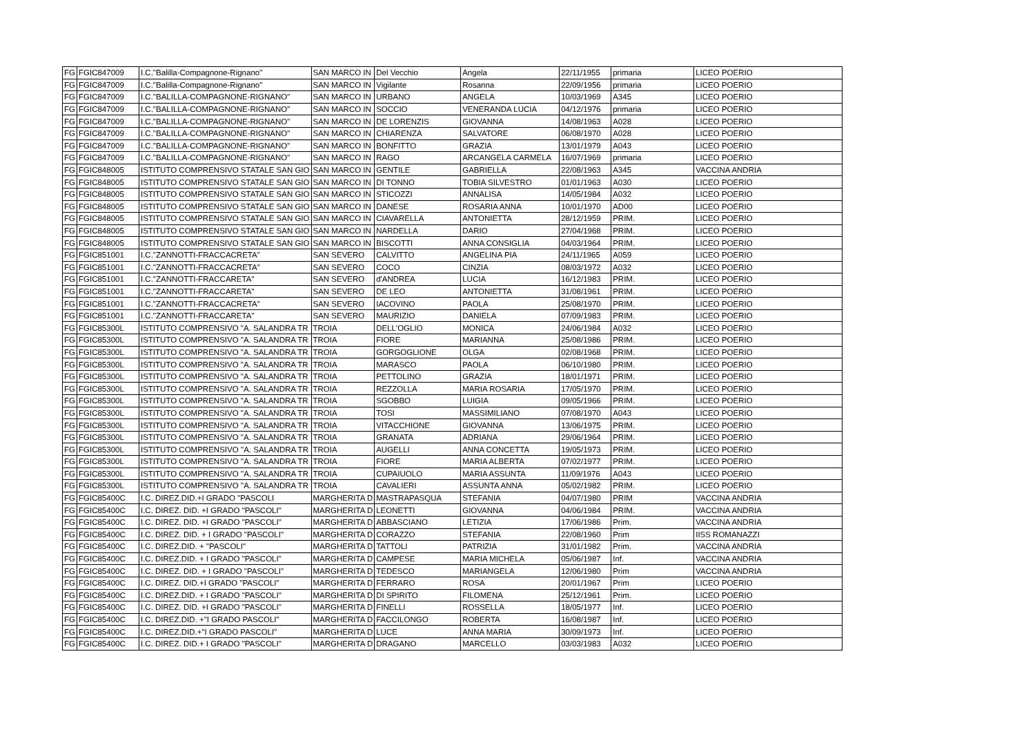| FG | FGIC847009 | I.C."Balilla-Compagnone-Rignano" | SAN MARCO IN | Del Vecchio | Angela | 22/11/1955 | primaria | LICEO POERIO |
| FG | FGIC847009 | I.C."Balilla-Compagnone-Rignano" | SAN MARCO IN | Vigilante | Rosanna | 22/09/1956 | primaria | LICEO POERIO |
| FG | FGIC847009 | I.C."BALILLA-COMPAGNONE-RIGNANO" | SAN MARCO IN | URBANO | ANGELA | 10/03/1969 | A345 | LICEO POERIO |
| FG | FGIC847009 | I.C."BALILLA-COMPAGNONE-RIGNANO" | SAN MARCO IN | SOCCIO | VENERANDA LUCIA | 04/12/1976 | primaria | LICEO POERIO |
| FG | FGIC847009 | I.C."BALILLA-COMPAGNONE-RIGNANO" | SAN MARCO IN | DE LORENZIS | GIOVANNA | 14/08/1963 | A028 | LICEO POERIO |
| FG | FGIC847009 | I.C."BALILLA-COMPAGNONE-RIGNANO" | SAN MARCO IN | CHIARENZA | SALVATORE | 06/08/1970 | A028 | LICEO POERIO |
| FG | FGIC847009 | I.C."BALILLA-COMPAGNONE-RIGNANO" | SAN MARCO IN | BONFITTO | GRAZIA | 13/01/1979 | A043 | LICEO POERIO |
| FG | FGIC847009 | I.C."BALILLA-COMPAGNONE-RIGNANO" | SAN MARCO IN | RAGO | ARCANGELA CARMELA | 16/07/1969 | primaria | LICEO POERIO |
| FG | FGIC848005 | ISTITUTO COMPRENSIVO STATALE SAN GIO | SAN MARCO IN | GENTILE | GABRIELLA | 22/08/1963 | A345 | VACCINA ANDRIA |
| FG | FGIC848005 | ISTITUTO COMPRENSIVO STATALE SAN GIO | SAN MARCO IN | DI TONNO | TOBIA SILVESTRO | 01/01/1963 | A030 | LICEO POERIO |
| FG | FGIC848005 | ISTITUTO COMPRENSIVO STATALE SAN GIO | SAN MARCO IN | STICOZZI | ANNALISA | 14/05/1984 | A032 | LICEO POERIO |
| FG | FGIC848005 | ISTITUTO COMPRENSIVO STATALE SAN GIO | SAN MARCO IN | DANESE | ROSARIA ANNA | 10/01/1970 | AD00 | LICEO POERIO |
| FG | FGIC848005 | ISTITUTO COMPRENSIVO STATALE SAN GIO | SAN MARCO IN | CIAVARELLA | ANTONIETTA | 28/12/1959 | PRIM. | LICEO POERIO |
| FG | FGIC848005 | ISTITUTO COMPRENSIVO STATALE SAN GIO | SAN MARCO IN | NARDELLA | DARIO | 27/04/1968 | PRIM. | LICEO POERIO |
| FG | FGIC848005 | ISTITUTO COMPRENSIVO STATALE SAN GIO | SAN MARCO IN | BISCOTTI | ANNA CONSIGLIA | 04/03/1964 | PRIM. | LICEO POERIO |
| FG | FGIC851001 | I.C."ZANNOTTI-FRACCACRETA" | SAN SEVERO | CALVITTO | ANGELINA PIA | 24/11/1965 | A059 | LICEO POERIO |
| FG | FGIC851001 | I.C."ZANNOTTI-FRACCACRETA" | SAN SEVERO | COCO | CINZIA | 08/03/1972 | A032 | LICEO POERIO |
| FG | FGIC851001 | I.C."ZANNOTTI-FRACCARETA" | SAN SEVERO | d'ANDREA | LUCIA | 16/12/1983 | PRIM. | LICEO POERIO |
| FG | FGIC851001 | I.C."ZANNOTTI-FRACCARETA" | SAN SEVERO | DE LEO | ANTONIETTA | 31/08/1961 | PRIM. | LICEO POERIO |
| FG | FGIC851001 | I.C."ZANNOTTI-FRACCACRETA" | SAN SEVERO | IACOVINO | PAOLA | 25/08/1970 | PRIM. | LICEO POERIO |
| FG | FGIC851001 | I.C."ZANNOTTI-FRACCARETA" | SAN SEVERO | MAURIZIO | DANIELA | 07/09/1983 | PRIM. | LICEO POERIO |
| FG | FGIC85300L | ISTITUTO COMPRENSIVO "A. SALANDRA TR | TROIA | DELL'OGLIO | MONICA | 24/06/1984 | A032 | LICEO POERIO |
| FG | FGIC85300L | ISTITUTO COMPRENSIVO "A. SALANDRA TR | TROIA | FIORE | MARIANNA | 25/08/1986 | PRIM. | LICEO POERIO |
| FG | FGIC85300L | ISTITUTO COMPRENSIVO "A. SALANDRA TR | TROIA | GORGOGLIONE | OLGA | 02/08/1968 | PRIM. | LICEO POERIO |
| FG | FGIC85300L | ISTITUTO COMPRENSIVO "A. SALANDRA TR | TROIA | MARASCO | PAOLA | 06/10/1980 | PRIM. | LICEO POERIO |
| FG | FGIC85300L | ISTITUTO COMPRENSIVO "A. SALANDRA TR | TROIA | PETTOLINO | GRAZIA | 18/01/1971 | PRIM. | LICEO POERIO |
| FG | FGIC85300L | ISTITUTO COMPRENSIVO "A. SALANDRA TR | TROIA | REZZOLLA | MARIA ROSARIA | 17/05/1970 | PRIM. | LICEO POERIO |
| FG | FGIC85300L | ISTITUTO COMPRENSIVO "A. SALANDRA TR | TROIA | SGOBBO | LUIGIA | 09/05/1966 | PRIM. | LICEO POERIO |
| FG | FGIC85300L | ISTITUTO COMPRENSIVO "A. SALANDRA TR | TROIA | TOSI | MASSIMILIANO | 07/08/1970 | A043 | LICEO POERIO |
| FG | FGIC85300L | ISTITUTO COMPRENSIVO "A. SALANDRA TR | TROIA | VITACCHIONE | GIOVANNA | 13/06/1975 | PRIM. | LICEO POERIO |
| FG | FGIC85300L | ISTITUTO COMPRENSIVO "A. SALANDRA TR | TROIA | GRANATA | ADRIANA | 29/06/1964 | PRIM. | LICEO POERIO |
| FG | FGIC85300L | ISTITUTO COMPRENSIVO ''A. SALANDRA TR | TROIA | AUGELLI | ANNA CONCETTA | 19/05/1973 | PRIM. | LICEO POERIO |
| FG | FGIC85300L | ISTITUTO COMPRENSIVO ''A. SALANDRA TR | TROIA | FIORE | MARIA ALBERTA | 07/02/1977 | PRIM. | LICEO POERIO |
| FG | FGIC85300L | ISTITUTO COMPRENSIVO ''A. SALANDRA TR | TROIA | CUPAIUOLO | MARIA ASSUNTA | 11/09/1976 | A043 | LICEO POERIO |
| FG | FGIC85300L | ISTITUTO COMPRENSIVO ''A. SALANDRA TR | TROIA | CAVALIERI | ASSUNTA ANNA | 05/02/1982 | PRIM. | LICEO POERIO |
| FG | FGIC85400C | I.C. DIREZ.DID.+I GRADO "PASCOLI | MARGHERITA D | MASTRAPASQUA | STEFANIA | 04/07/1980 | PRIM | VACCINA ANDRIA |
| FG | FGIC85400C | I.C. DIREZ. DID. +I GRADO "PASCOLI" | MARGHERITA D | LEONETTI | GIOVANNA | 04/06/1984 | PRIM. | VACCINA ANDRIA |
| FG | FGIC85400C | I.C. DIREZ. DID. +I GRADO "PASCOLI" | MARGHERITA D | ABBASCIANO | LETIZIA | 17/06/1986 | Prim. | VACCINA ANDRIA |
| FG | FGIC85400C | I.C. DIREZ. DID. + I GRADO "PASCOLI" | MARGHERITA D | CORAZZO | STEFANIA | 22/08/1960 | Prim | IISS ROMANAZZI |
| FG | FGIC85400C | I.C. DIREZ.DID. + "PASCOLI" | MARGHERITA D | TATTOLI | PATRIZIA | 31/01/1982 | Prim. | VACCINA ANDRIA |
| FG | FGIC85400C | I.C. DIREZ.DID. + I GRADO "PASCOLI" | MARGHERITA D | CAMPESE | MARIA MICHELA | 05/06/1987 | Inf. | VACCINA ANDRIA |
| FG | FGIC85400C | I.C. DIREZ. DID. + I GRADO "PASCOLI" | MARGHERITA D | TEDESCO | MARIANGELA | 12/06/1980 | Prim | VACCINA ANDRIA |
| FG | FGIC85400C | I.C. DIREZ. DID.+I GRADO "PASCOLI" | MARGHERITA D | FERRARO | ROSA | 20/01/1967 | Prim | LICEO POERIO |
| FG | FGIC85400C | I.C. DIREZ.DID. + I GRADO "PASCOLI" | MARGHERITA D | DI SPIRITO | FILOMENA | 25/12/1961 | Prim. | LICEO POERIO |
| FG | FGIC85400C | I.C. DIREZ. DID. +I GRADO "PASCOLI" | MARGHERITA D | FINELLI | ROSSELLA | 18/05/1977 | Inf. | LICEO POERIO |
| FG | FGIC85400C | I.C. DIREZ.DID. +"I GRADO PASCOLI" | MARGHERITA D | FACCILONGO | ROBERTA | 16/08/1987 | Inf. | LICEO POERIO |
| FG | FGIC85400C | I.C. DIREZ.DID.+"I GRADO PASCOLI" | MARGHERITA D | LUCE | ANNA MARIA | 30/09/1973 | Inf. | LICEO POERIO |
| FG | FGIC85400C | I.C. DIREZ. DID.+ I GRADO "PASCOLI" | MARGHERITA D | DRAGANO | MARCELLO | 03/03/1983 | A032 | LICEO POERIO |